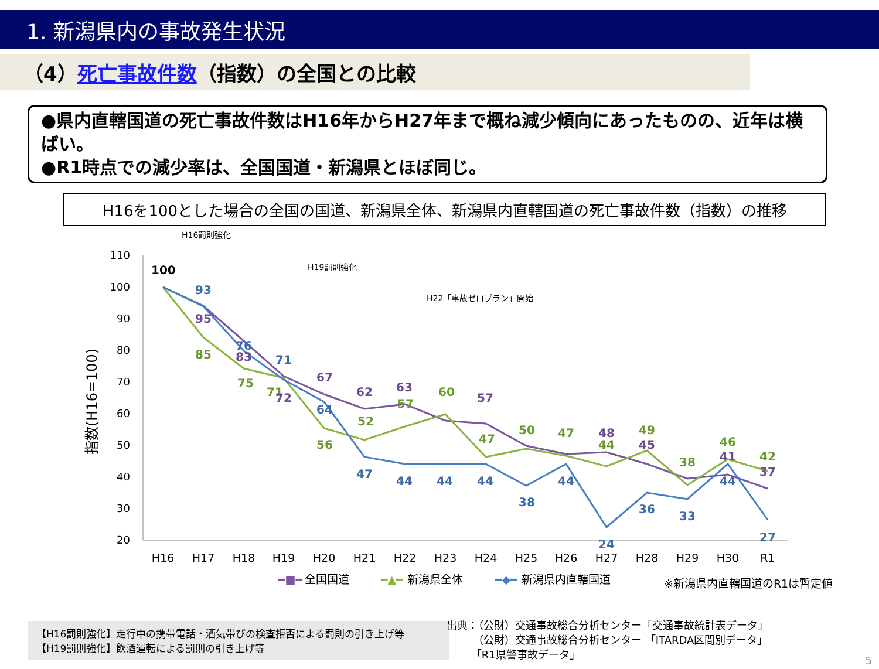1. 新潟県内の事故発生状況
（4）死亡事故件数（指数）の全国との比較
●県内直轄国道の死亡事故件数はH16年からH27年まで概ね減少傾向にあったものの、近年は横ばい。
●R1時点での減少率は、全国国道・新潟県とほぼ同じ。
H16を100とした場合の全国の国道、新潟県全体、新潟県内直轄国道の死亡事故件数（指数）の推移
指数(H16=100)
110
100
90
80
70
60
50
40
30
20
H16
H17
H18
H19
H20
H21
H22
H23
H24
H25
H26
H27
H28
H29
H30
R1
H16罰則強化
H19罰則強化
H22「事故ゼロプラン」開始
100
93
76
71
64
47
44
44
44
38
44
24
36
33
44
27
85
75
71
56
52
57
60
47
50
47
44
49
38
46
42
95
83
72
67
62
63
57
48
45
41
37
━■━
全国国道
━▲━
新潟県全体
━◆━
新潟県内直轄国道
※新潟県内直轄国道のR1は暫定値
【H16罰則強化】走行中の携帯電話・酒気帯びの検査拒否による罰則の引き上げ等
【H19罰則強化】飲酒運転による罰則の引き上げ等
出典：（公財）交通事故総合分析センター「交通事故統計表データ」
　　　（公財）交通事故総合分析センター 「ITARDA区間別データ」
　　 「R1県警事故データ」
5